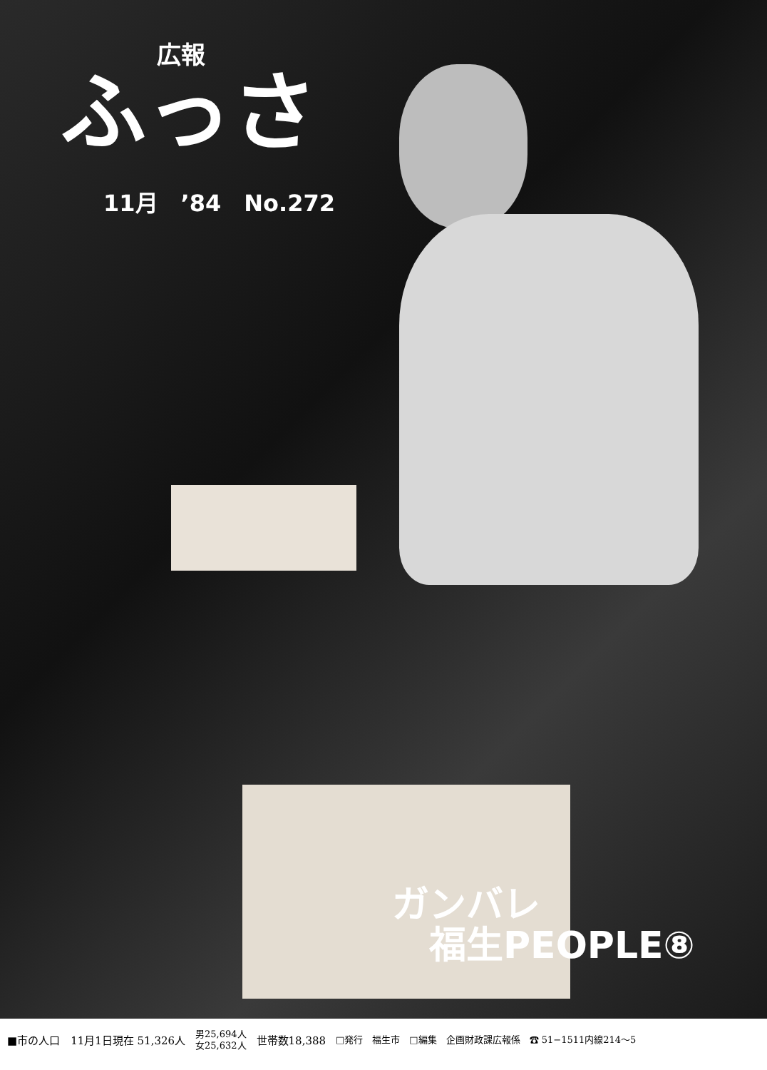広報
ふっさ
11月　’84　No.272
ガンバレ
　福生PEOPLE⑧
■市の人口　11月1日現在 51,326人 男25,694人
女25,632人 世帯数18,388 □発行　福生市　□編集　企画財政課広報係　☎ 51−1511内線214〜5